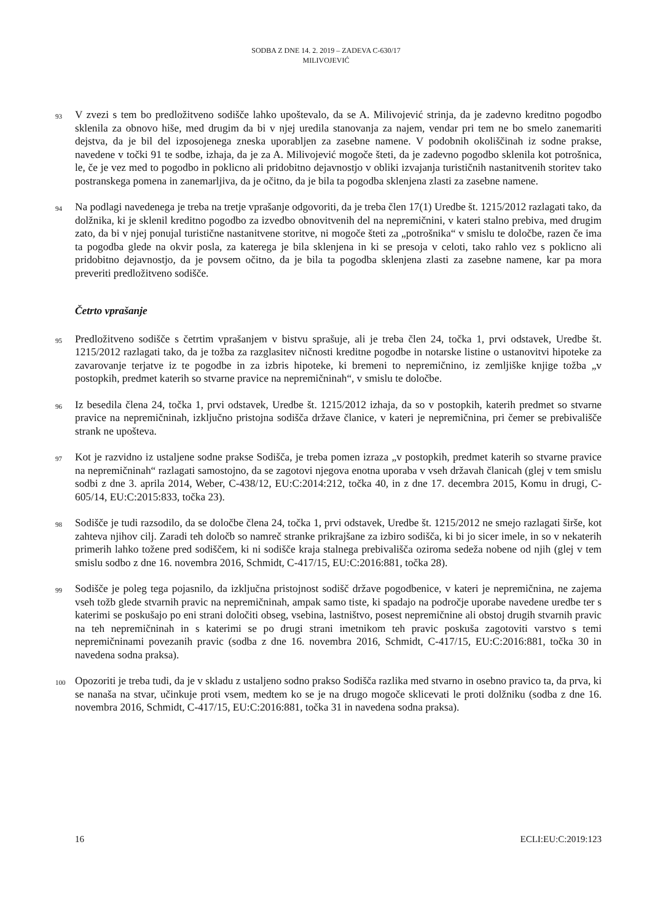SODBA Z DNE 14. 2. 2019 – ZADEVA C-630/17
MILIVOJEVIĆ
93
V zvezi s tem bo predložitveno sodišče lahko upoštevalo, da se A. Milivojević strinja, da je zadevno kreditno pogodbo sklenila za obnovo hiše, med drugim da bi v njej uredila stanovanja za najem, vendar pri tem ne bo smelo zanemariti dejstva, da je bil del izposojenega zneska uporabljen za zasebne namene. V podobnih okoliščinah iz sodne prakse, navedene v točki 91 te sodbe, izhaja, da je za A. Milivojević mogoče šteti, da je zadevno pogodbo sklenila kot potrošnica, le, če je vez med to pogodbo in poklicno ali pridobitno dejavnostjo v obliki izvajanja turističnih nastanitvenih storitev tako postranskega pomena in zanemarljiva, da je očitno, da je bila ta pogodba sklenjena zlasti za zasebne namene.
94
Na podlagi navedenega je treba na tretje vprašanje odgovoriti, da je treba člen 17(1) Uredbe št. 1215/2012 razlagati tako, da dolžnika, ki je sklenil kreditno pogodbo za izvedbo obnovitvenih del na nepremičnini, v kateri stalno prebiva, med drugim zato, da bi v njej ponujal turistične nastanitvene storitve, ni mogoče šteti za „potrošnika“ v smislu te določbe, razen če ima ta pogodba glede na okvir posla, za katerega je bila sklenjena in ki se presoja v celoti, tako rahlo vez s poklicno ali pridobitno dejavnostjo, da je povsem očitno, da je bila ta pogodba sklenjena zlasti za zasebne namene, kar pa mora preveriti predložitveno sodišče.
Četrto vprašanje
95
Predložitveno sodišče s četrtim vprašanjem v bistvu sprašuje, ali je treba člen 24, točka 1, prvi odstavek, Uredbe št. 1215/2012 razlagati tako, da je tožba za razglasitev ničnosti kreditne pogodbe in notarske listine o ustanovitvi hipoteke za zavarovanje terjatve iz te pogodbe in za izbris hipoteke, ki bremeni to nepremičnino, iz zemljiške knjige tožba „v postopkih, predmet katerih so stvarne pravice na nepremičninah“, v smislu te določbe.
96
Iz besedila člena 24, točka 1, prvi odstavek, Uredbe št. 1215/2012 izhaja, da so v postopkih, katerih predmet so stvarne pravice na nepremičninah, izključno pristojna sodišča države članice, v kateri je nepremičnina, pri čemer se prebivališče strank ne upošteva.
97
Kot je razvidno iz ustaljene sodne prakse Sodišča, je treba pomen izraza „v postopkih, predmet katerih so stvarne pravice na nepremičninah“ razlagati samostojno, da se zagotovi njegova enotna uporaba v vseh državah članicah (glej v tem smislu sodbi z dne 3. aprila 2014, Weber, C-438/12, EU:C:2014:212, točka 40, in z dne 17. decembra 2015, Komu in drugi, C-605/14, EU:C:2015:833, točka 23).
98
Sodišče je tudi razsodilo, da se določbe člena 24, točka 1, prvi odstavek, Uredbe št. 1215/2012 ne smejo razlagati širše, kot zahteva njihov cilj. Zaradi teh določb so namreč stranke prikrajšane za izbiro sodišča, ki bi jo sicer imele, in so v nekaterih primerih lahko tožene pred sodiščem, ki ni sodišče kraja stalnega prebivališča oziroma sedeža nobene od njih (glej v tem smislu sodbo z dne 16. novembra 2016, Schmidt, C-417/15, EU:C:2016:881, točka 28).
99
Sodišče je poleg tega pojasnilo, da izključna pristojnost sodišč države pogodbenice, v kateri je nepremičnina, ne zajema vseh tožb glede stvarnih pravic na nepremičninah, ampak samo tiste, ki spadajo na področje uporabe navedene uredbe ter s katerimi se poskušajo po eni strani določiti obseg, vsebina, lastništvo, posest nepremičnine ali obstoj drugih stvarnih pravic na teh nepremičninah in s katerimi se po drugi strani imetnikom teh pravic poskuša zagotoviti varstvo s temi nepremičninami povezanih pravic (sodba z dne 16. novembra 2016, Schmidt, C-417/15, EU:C:2016:881, točka 30 in navedena sodna praksa).
100
Opozoriti je treba tudi, da je v skladu z ustaljeno sodno prakso Sodišča razlika med stvarno in osebno pravico ta, da prva, ki se nanaša na stvar, učinkuje proti vsem, medtem ko se je na drugo mogoče sklicevati le proti dolžniku (sodba z dne 16. novembra 2016, Schmidt, C-417/15, EU:C:2016:881, točka 31 in navedena sodna praksa).
16 ECLI:EU:C:2019:123